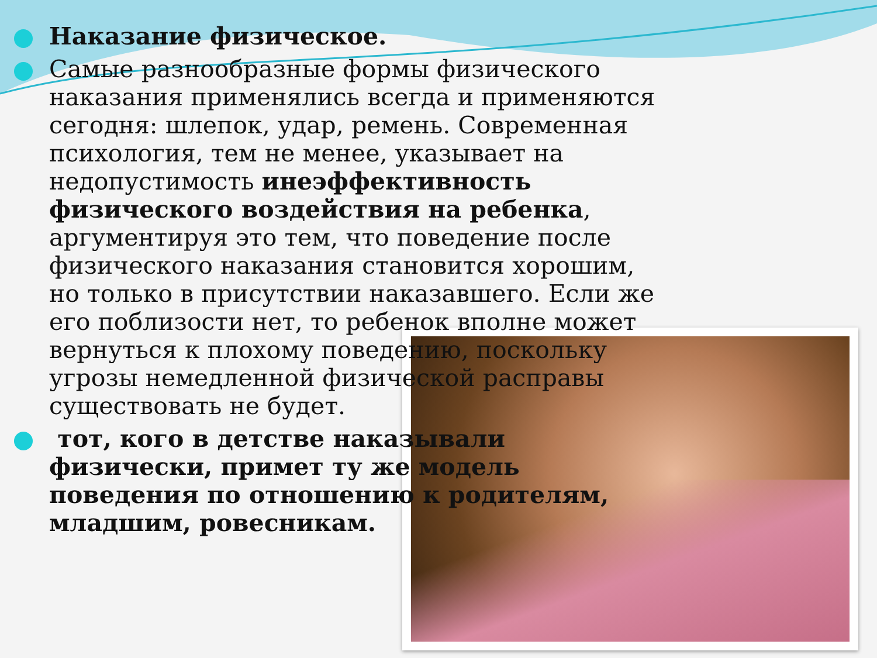Наказание физическое.
Самые разнообразные формы физического наказания применялись всегда и применяются сегодня: шлепок, удар, ремень. Современная психология, тем не менее, указывает на недопустимость инеэффективность физического воздействия на ребенка, аргументируя это тем, что поведение после физического наказания становится хорошим, но только в присутствии наказавшего. Если же его поблизости нет, то ребенок вполне может вернуться к плохому поведению, поскольку угрозы немедленной физической расправы существовать не будет.
тот, кого в детстве наказывали физически, примет ту же модель поведения по отношению к родителям, младшим, ровесникам.